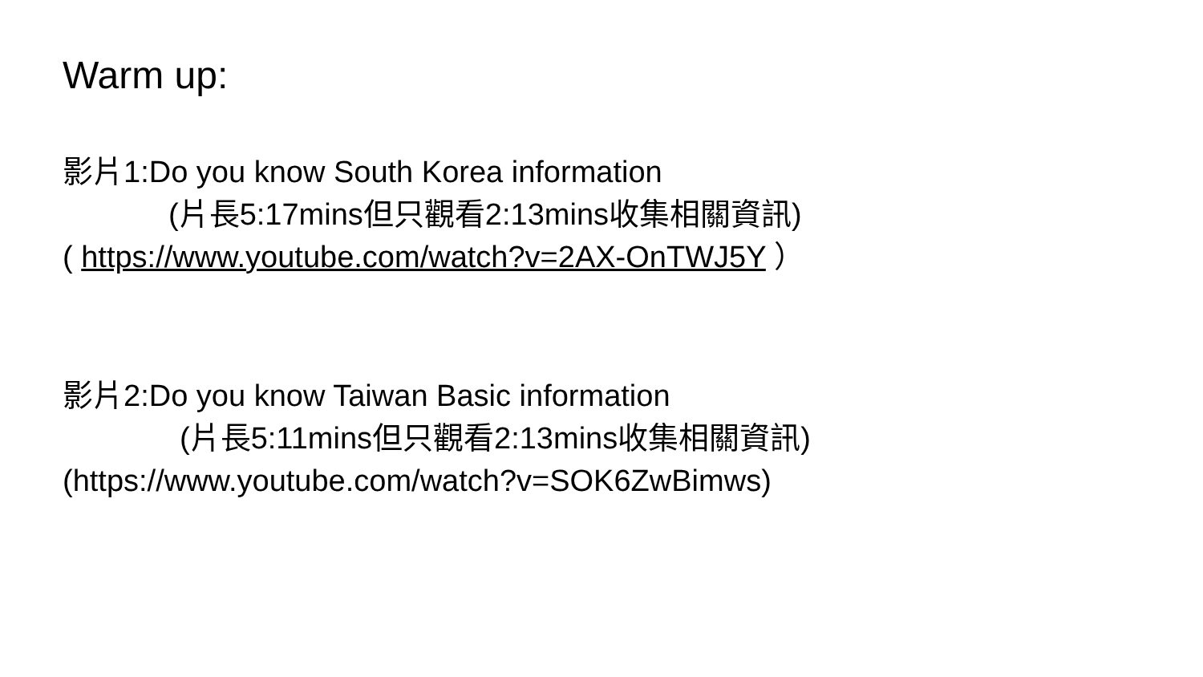Warm up:
影片1:Do you know South Korea information
(片長5:17mins但只觀看2:13mins收集相關資訊)
( https://www.youtube.com/watch?v=2AX-OnTWJ5Y ）
影片2:Do you know Taiwan Basic information
(片長5:11mins但只觀看2:13mins收集相關資訊)
(https://www.youtube.com/watch?v=SOK6ZwBimws)